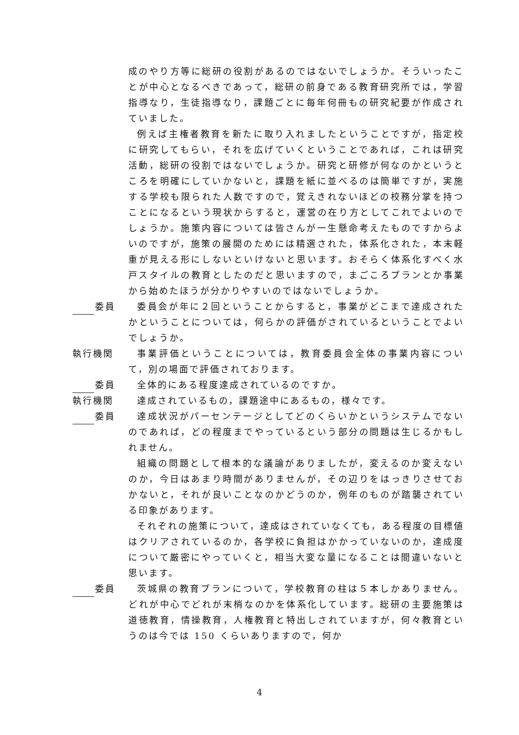成のやり方等に総研の役割があるのではないでしょうか。そういったことが中心となるべきであって，総研の前身である教育研究所では，学習指導なり，生徒指導なり，課題ごとに毎年何冊もの研究紀要が作成されていました。
例えば主権者教育を新たに取り入れましたということですが，指定校に研究してもらい，それを広げていくということであれば，これは研究活動，総研の役割ではないでしょうか。研究と研修が何なのかというところを明確にしていかないと，課題を紙に並べるのは簡単ですが，実施する学校も限られた人数ですので，覚えきれないほどの校務分掌を持つことになるという現状からすると，運営の在り方としてこれでよいのでしょうか。施策内容については皆さんが一生懸命考えたものですからよいのですが，施策の展開のためには精選された，体系化された，本末軽重が見える形にしないといけないと思います。おそらく体系化すべく水戸スタイルの教育としたのだと思いますので，まごころプランとか事業から始めたほうが分かりやすいのではないでしょうか。
委員 委員会が年に２回ということからすると，事業がどこまで達成されたかということについては，何らかの評価がされているということでよいでしょうか。
執行機関 事業評価ということについては，教育委員会全体の事業内容について，別の場面で評価されております。
委員 全体的にある程度達成されているのですか。
執行機関 達成されているもの，課題途中にあるもの，様々です。
委員 達成状況がパーセンテージとしてどのくらいかというシステムでないのであれば，どの程度までやっているという部分の問題は生じるかもしれません。
組織の問題として根本的な議論がありましたが，変えるのか変えないのか，今日はあまり時間がありませんが，その辺りをはっきりさせておかないと，それが良いことなのかどうのか，例年のものが踏襲されている印象があります。
それぞれの施策について，達成はされていなくても，ある程度の目標値はクリアされているのか，各学校に負担はかかっていないのか，達成度について厳密にやっていくと，相当大変な量になることは間違いないと思います。
委員 茨城県の教育プランについて，学校教育の柱は５本しかありません。どれが中心でどれが末梢なのかを体系化しています。総研の主要施策は道徳教育，情操教育，人権教育と特出しされていますが，何々教育というのは今では 150 くらいありますので，何か
4